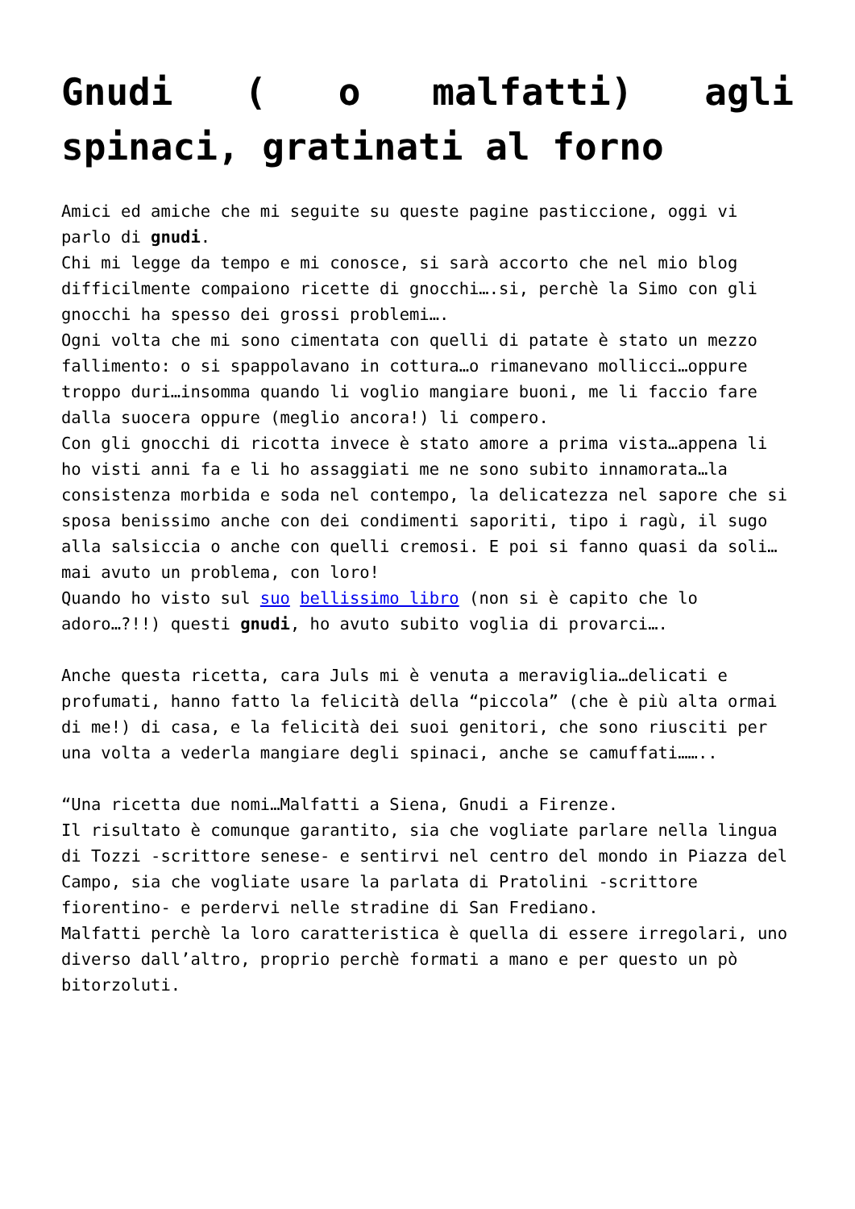Gnudi ( o malfatti) agli spinaci, gratinati al forno
Amici ed amiche che mi seguite su queste pagine pasticcione, oggi vi parlo di gnudi.
Chi mi legge da tempo e mi conosce, si sarà accorto che nel mio blog difficilmente compaiono ricette di gnocchi….si, perchè la Simo con gli gnocchi ha spesso dei grossi problemi….
Ogni volta che mi sono cimentata con quelli di patate è stato un mezzo fallimento: o si spappolavano in cottura…o rimanevano mollicci…oppure troppo duri…insomma quando li voglio mangiare buoni, me li faccio fare dalla suocera oppure (meglio ancora!) li compero.
Con gli gnocchi di ricotta invece è stato amore a prima vista…appena li ho visti anni fa e li ho assaggiati me ne sono subito innamorata…la consistenza morbida e soda nel contempo, la delicatezza nel sapore che si sposa benissimo anche con dei condimenti saporiti, tipo i ragù, il sugo alla salsiccia o anche con quelli cremosi. E poi si fanno quasi da soli…mai avuto un problema, con loro!
Quando ho visto sul suo bellissimo libro (non si è capito che lo adoro…?!!) questi gnudi, ho avuto subito voglia di provarci….
Anche questa ricetta, cara Juls mi è venuta a meraviglia…delicati e profumati, hanno fatto la felicità della “piccola” (che è più alta ormai di me!) di casa, e la felicità dei suoi genitori, che sono riusciti per una volta a vederla mangiare degli spinaci, anche se camuffati……..
“Una ricetta due nomi…Malfatti a Siena, Gnudi a Firenze.
Il risultato è comunque garantito, sia che vogliate parlare nella lingua di Tozzi -scrittore senese- e sentirvi nel centro del mondo in Piazza del Campo, sia che vogliate usare la parlata di Pratolini -scrittore fiorentino- e perdervi nelle stradine di San Frediano.
Malfatti perchè la loro caratteristica è quella di essere irregolari, uno diverso dall’altro, proprio perchè formati a mano e per questo un pò bitorzoluti.